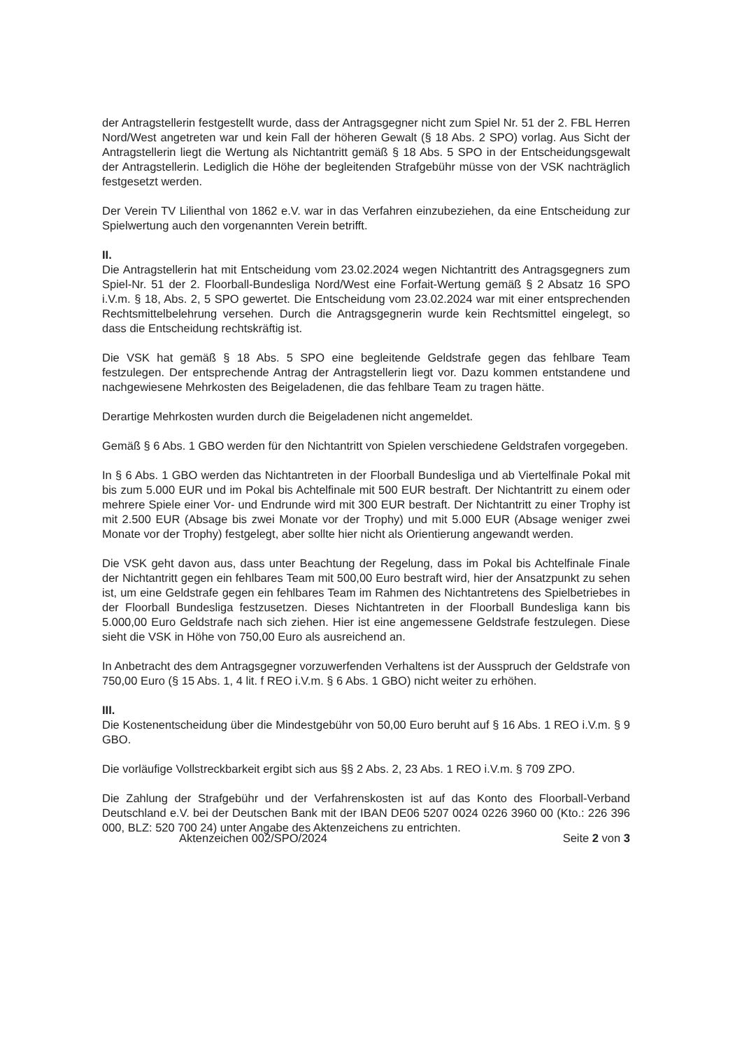der Antragstellerin festgestellt wurde, dass der Antragsgegner nicht zum Spiel Nr. 51 der 2. FBL Herren Nord/West angetreten war und kein Fall der höheren Gewalt (§ 18 Abs. 2 SPO) vorlag. Aus Sicht der Antragstellerin liegt die Wertung als Nichtantritt gemäß § 18 Abs. 5 SPO in der Entscheidungsgewalt der Antragstellerin. Lediglich die Höhe der begleitenden Strafgebühr müsse von der VSK nachträglich festgesetzt werden.
Der Verein TV Lilienthal von 1862 e.V. war in das Verfahren einzubeziehen, da eine Entscheidung zur Spielwertung auch den vorgenannten Verein betrifft.
II.
Die Antragstellerin hat mit Entscheidung vom 23.02.2024 wegen Nichtantritt des Antragsgegners zum Spiel-Nr. 51 der 2. Floorball-Bundesliga Nord/West eine Forfait-Wertung gemäß § 2 Absatz 16 SPO i.V.m. § 18, Abs. 2, 5 SPO gewertet. Die Entscheidung vom 23.02.2024 war mit einer entsprechenden Rechtsmittelbelehrung versehen. Durch die Antragsgegnerin wurde kein Rechtsmittel eingelegt, so dass die Entscheidung rechtskräftig ist.
Die VSK hat gemäß § 18 Abs. 5 SPO eine begleitende Geldstrafe gegen das fehlbare Team festzulegen. Der entsprechende Antrag der Antragstellerin liegt vor. Dazu kommen entstandene und nachgewiesene Mehrkosten des Beigeladenen, die das fehlbare Team zu tragen hätte.
Derartige Mehrkosten wurden durch die Beigeladenen nicht angemeldet.
Gemäß § 6 Abs. 1 GBO werden für den Nichtantritt von Spielen verschiedene Geldstrafen vorgegeben.
In § 6 Abs. 1 GBO werden das Nichtantreten in der Floorball Bundesliga und ab Viertelfinale Pokal mit bis zum 5.000 EUR und im Pokal bis Achtelfinale mit 500 EUR bestraft. Der Nichtantritt zu einem oder mehrere Spiele einer Vor- und Endrunde wird mit 300 EUR bestraft. Der Nichtantritt zu einer Trophy ist mit 2.500 EUR (Absage bis zwei Monate vor der Trophy) und mit 5.000 EUR (Absage weniger zwei Monate vor der Trophy) festgelegt, aber sollte hier nicht als Orientierung angewandt werden.
Die VSK geht davon aus, dass unter Beachtung der Regelung, dass im Pokal bis Achtelfinale Finale der Nichtantritt gegen ein fehlbares Team mit 500,00 Euro bestraft wird, hier der Ansatzpunkt zu sehen ist, um eine Geldstrafe gegen ein fehlbares Team im Rahmen des Nichtantretens des Spielbetriebes in der Floorball Bundesliga festzusetzen. Dieses Nichtantreten in der Floorball Bundesliga kann bis 5.000,00 Euro Geldstrafe nach sich ziehen. Hier ist eine angemessene Geldstrafe festzulegen. Diese sieht die VSK in Höhe von 750,00 Euro als ausreichend an.
In Anbetracht des dem Antragsgegner vorzuwerfenden Verhaltens ist der Ausspruch der Geldstrafe von 750,00 Euro (§ 15 Abs. 1, 4 lit. f REO i.V.m. § 6 Abs. 1 GBO) nicht weiter zu erhöhen.
III.
Die Kostenentscheidung über die Mindestgebühr von 50,00 Euro beruht auf § 16 Abs. 1 REO i.V.m. § 9 GBO.
Die vorläufige Vollstreckbarkeit ergibt sich aus §§ 2 Abs. 2, 23 Abs. 1 REO i.V.m. § 709 ZPO.
Die Zahlung der Strafgebühr und der Verfahrenskosten ist auf das Konto des Floorball-Verband Deutschland e.V. bei der Deutschen Bank mit der IBAN DE06 5207 0024 0226 3960 00 (Kto.: 226 396 000, BLZ: 520 700 24) unter Angabe des Aktenzeichens zu entrichten.
Aktenzeichen 002/SPO/2024 Seite 2 von 3